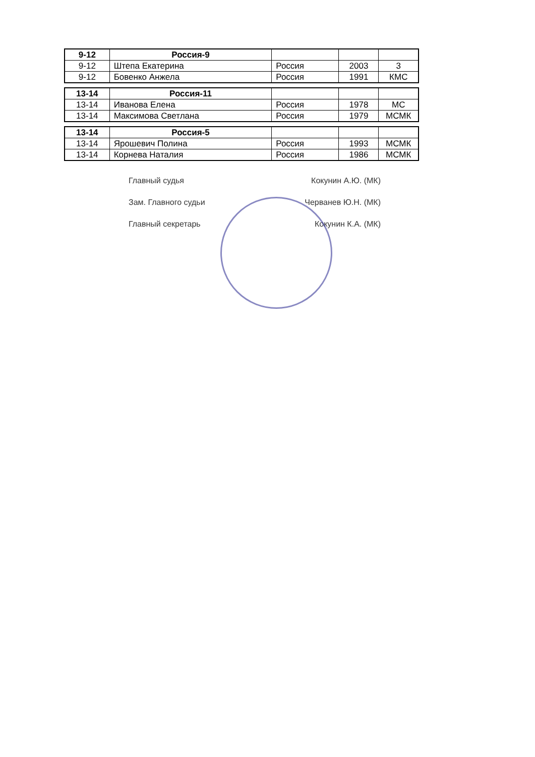| 9-12 | Россия-9 | | | |
| 9-12 | Штепа Екатерина | Россия | 2003 | 3 |
| 9-12 | Бовенко Анжела | Россия | 1991 | КМС |
| 13-14 | Россия-11 | | | |
| 13-14 | Иванова Елена | Россия | 1978 | МС |
| 13-14 | Максимова Светлана | Россия | 1979 | МСМК |
| 13-14 | Россия-5 | | | |
| 13-14 | Ярошевич Полина | Россия | 1993 | МСМК |
| 13-14 | Корнева Наталия | Россия | 1986 | МСМК |
Главный судья Кокунин А.Ю. (МК)
Зам. Главного судьи Черванев Ю.Н. (МК)
Главный секретарь Кокунин К.А. (МК)